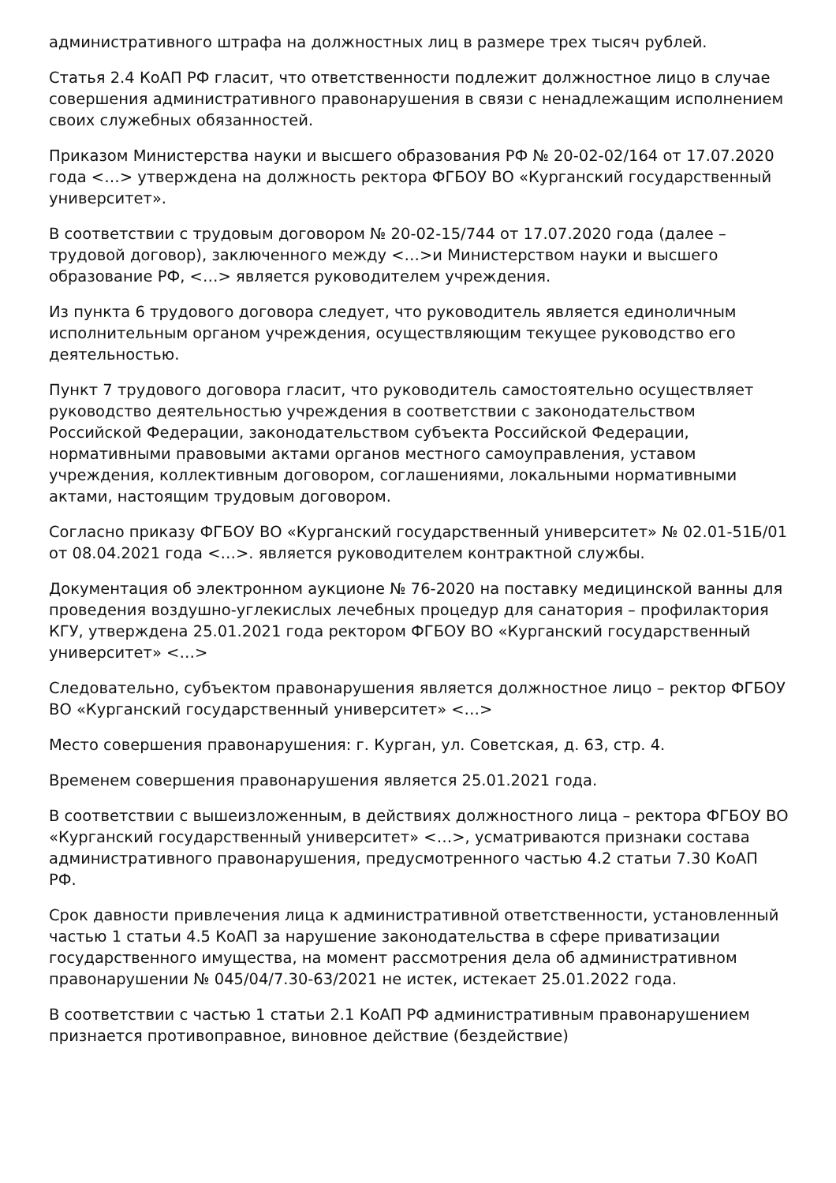административного штрафа на должностных лиц в размере трех тысяч рублей.
Статья 2.4 КоАП РФ гласит, что ответственности подлежит должностное лицо в случае совершения административного правонарушения в связи с ненадлежащим исполнением своих служебных обязанностей.
Приказом Министерства науки и высшего образования РФ № 20-02-02/164 от 17.07.2020 года <…> утверждена на должность ректора ФГБОУ ВО «Курганский государственный университет».
В соответствии с трудовым договором № 20-02-15/744 от 17.07.2020 года (далее – трудовой договор), заключенного между <…>и Министерством науки и высшего образование РФ, <…> является руководителем учреждения.
Из пункта 6 трудового договора следует, что руководитель является единоличным исполнительным органом учреждения, осуществляющим текущее руководство его деятельностью.
Пункт 7 трудового договора гласит, что руководитель самостоятельно осуществляет руководство деятельностью учреждения в соответствии с законодательством Российской Федерации, законодательством субъекта Российской Федерации, нормативными правовыми актами органов местного самоуправления, уставом учреждения, коллективным договором, соглашениями, локальными нормативными актами, настоящим трудовым договором.
Согласно приказу ФГБОУ ВО «Курганский государственный университет» № 02.01-51Б/01 от 08.04.2021 года <…>. является руководителем контрактной службы.
Документация об электронном аукционе № 76-2020 на поставку медицинской ванны для проведения воздушно-углекислых лечебных процедур для санатория – профилактория КГУ, утверждена 25.01.2021 года ректором ФГБОУ ВО «Курганский государственный университет» <…>
Следовательно, субъектом правонарушения является должностное лицо – ректор ФГБОУ ВО «Курганский государственный университет» <…>
Место совершения правонарушения: г. Курган, ул. Советская, д. 63, стр. 4.
Временем совершения правонарушения является 25.01.2021 года.
В соответствии с вышеизложенным, в действиях должностного лица – ректора ФГБОУ ВО «Курганский государственный университет» <…>, усматриваются признаки состава административного правонарушения, предусмотренного частью 4.2 статьи 7.30 КоАП РФ.
Срок давности привлечения лица к административной ответственности, установленный частью 1 статьи 4.5 КоАП за нарушение законодательства в сфере приватизации государственного имущества, на момент рассмотрения дела об административном правонарушении № 045/04/7.30-63/2021 не истек, истекает 25.01.2022 года.
В соответствии с частью 1 статьи 2.1 КоАП РФ административным правонарушением признается противоправное, виновное действие (бездействие)